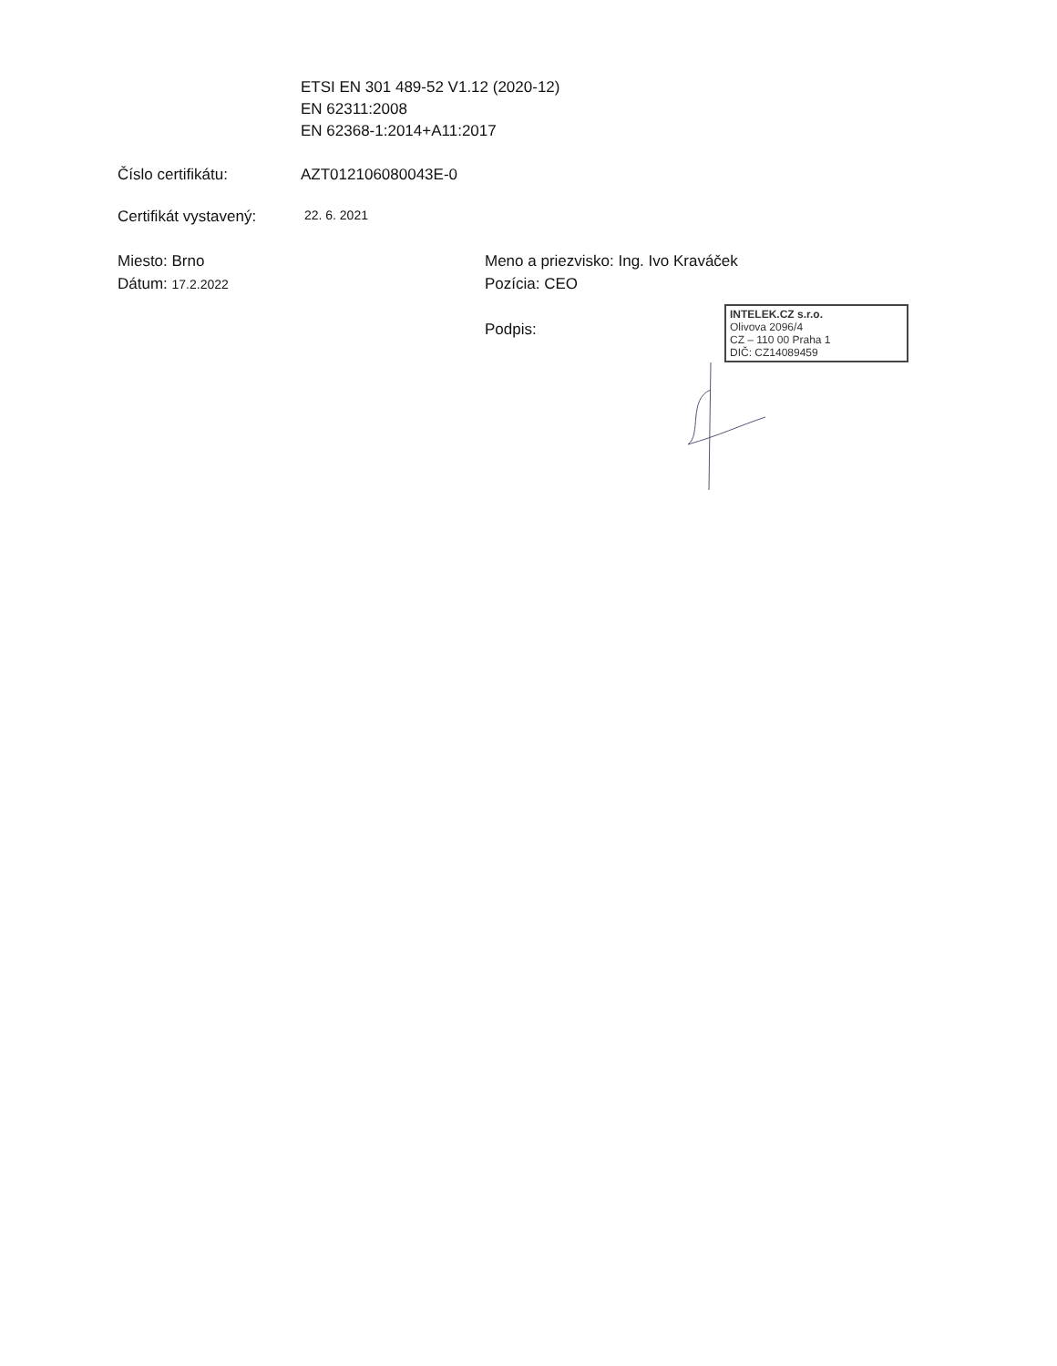ETSI EN 301 489-52 V1.12 (2020-12)
EN 62311:2008
EN 62368-1:2014+A11:2017
Číslo certifikátu: AZT012106080043E-0
Certifikát vystavený:
22. 6. 2021
Miesto: Brno
Dátum: 17.2.2022
Meno a priezvisko: Ing. Ivo Kraváček
Pozícia: CEO
Podpis:
INTELEK.CZ s.r.o.
Olivova 2096/4
CZ – 110 00 Praha 1
DIČ: CZ14089459